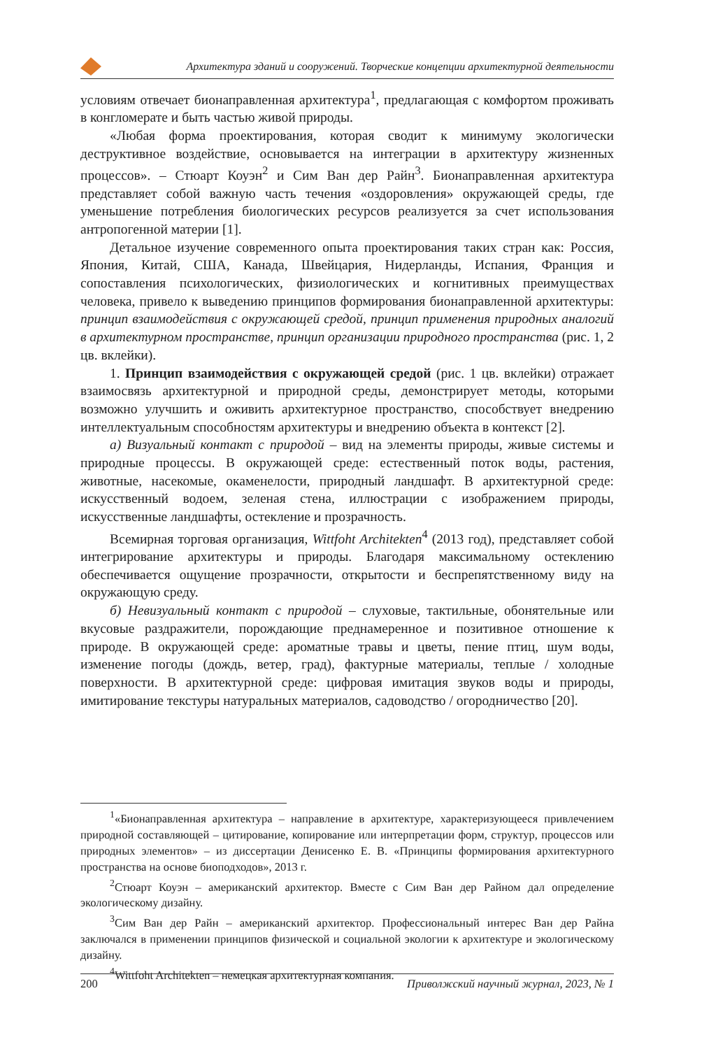Архитектура зданий и сооружений. Творческие концепции архитектурной деятельности
условиям отвечает бионаправленная архитектура<sup>1</sup>, предлагающая с комфортом проживать в конгломерате и быть частью живой природы.
«Любая форма проектирования, которая сводит к минимуму экологически деструктивное воздействие, основывается на интеграции в архитектуру жизненных процессов». – Стюарт Коуэн<sup>2</sup> и Сим Ван дер Райн<sup>3</sup>. Бионаправленная архитектура представляет собой важную часть течения «оздоровления» окружающей среды, где уменьшение потребления биологических ресурсов реализуется за счет использования антропогенной материи [1].
Детальное изучение современного опыта проектирования таких стран как: Россия, Япония, Китай, США, Канада, Швейцария, Нидерланды, Испания, Франция и сопоставления психологических, физиологических и когнитивных преимуществах человека, привело к выведению принципов формирования бионаправленной архитектуры: принцип взаимодействия с окружающей средой, принцип применения природных аналогий в архитектурном пространстве, принцип организации природного пространства (рис. 1, 2 цв. вклейки).
1. Принцип взаимодействия с окружающей средой (рис. 1 цв. вклейки) отражает взаимосвязь архитектурной и природной среды, демонстрирует методы, которыми возможно улучшить и оживить архитектурное пространство, способствует внедрению интеллектуальным способностям архитектуры и внедрению объекта в контекст [2].
а) Визуальный контакт с природой – вид на элементы природы, живые системы и природные процессы. В окружающей среде: естественный поток воды, растения, животные, насекомые, окаменелости, природный ландшафт. В архитектурной среде: искусственный водоем, зеленая стена, иллюстрации с изображением природы, искусственные ландшафты, остекление и прозрачность.
Всемирная торговая организация, Wittfoht Architekten<sup>4</sup> (2013 год), представляет собой интегрирование архитектуры и природы. Благодаря максимальному остеклению обеспечивается ощущение прозрачности, открытости и беспрепятственному виду на окружающую среду.
б) Невизуальный контакт с природой – слуховые, тактильные, обонятельные или вкусовые раздражители, порождающие преднамеренное и позитивное отношение к природе. В окружающей среде: ароматные травы и цветы, пение птиц, шум воды, изменение погоды (дождь, ветер, град), фактурные материалы, теплые / холодные поверхности. В архитектурной среде: цифровая имитация звуков воды и природы, имитирование текстуры натуральных материалов, садоводство / огородничество [20].
<sup>1</sup> «Бионаправленная архитектура – направление в архитектуре, характеризующееся привлечением природной составляющей – цитирование, копирование или интерпретации форм, структур, процессов или природных элементов» – из диссертации Денисенко Е. В. «Принципы формирования архитектурного пространства на основе биоподходов», 2013 г.
<sup>2</sup> Стюарт Коуэн – американский архитектор. Вместе с Сим Ван дер Райном дал определение экологическому дизайну.
<sup>3</sup> Сим Ван дер Райн – американский архитектор. Профессиональный интерес Ван дер Райна заключался в применении принципов физической и социальной экологии к архитектуре и экологическому дизайну.
<sup>4</sup> Wittfoht Architekten – немецкая архитектурная компания.
200 Приволжский научный журнал, 2023, № 1